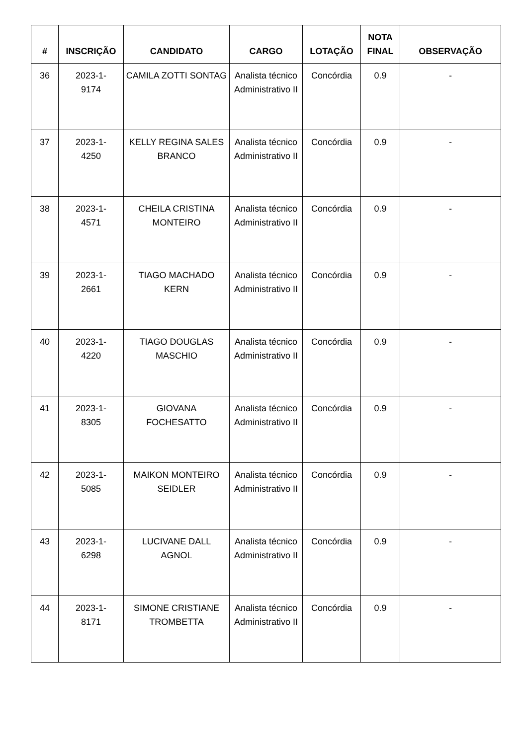| # | INSCRIÇÃO | CANDIDATO | CARGO | LOTAÇÃO | NOTA FINAL | OBSERVAÇÃO |
| --- | --- | --- | --- | --- | --- | --- |
| 36 | 2023-1- 9174 | CAMILA ZOTTI SONTAG | Analista técnico Administrativo II | Concórdia | 0.9 | - |
| 37 | 2023-1- 4250 | KELLY REGINA SALES BRANCO | Analista técnico Administrativo II | Concórdia | 0.9 | - |
| 38 | 2023-1- 4571 | CHEILA CRISTINA MONTEIRO | Analista técnico Administrativo II | Concórdia | 0.9 | - |
| 39 | 2023-1- 2661 | TIAGO MACHADO KERN | Analista técnico Administrativo II | Concórdia | 0.9 | - |
| 40 | 2023-1- 4220 | TIAGO DOUGLAS MASCHIO | Analista técnico Administrativo II | Concórdia | 0.9 | - |
| 41 | 2023-1- 8305 | GIOVANA FOCHESATTO | Analista técnico Administrativo II | Concórdia | 0.9 | - |
| 42 | 2023-1- 5085 | MAIKON MONTEIRO SEIDLER | Analista técnico Administrativo II | Concórdia | 0.9 | - |
| 43 | 2023-1- 6298 | LUCIVANE DALL AGNOL | Analista técnico Administrativo II | Concórdia | 0.9 | - |
| 44 | 2023-1- 8171 | SIMONE CRISTIANE TROMBETTA | Analista técnico Administrativo II | Concórdia | 0.9 | - |